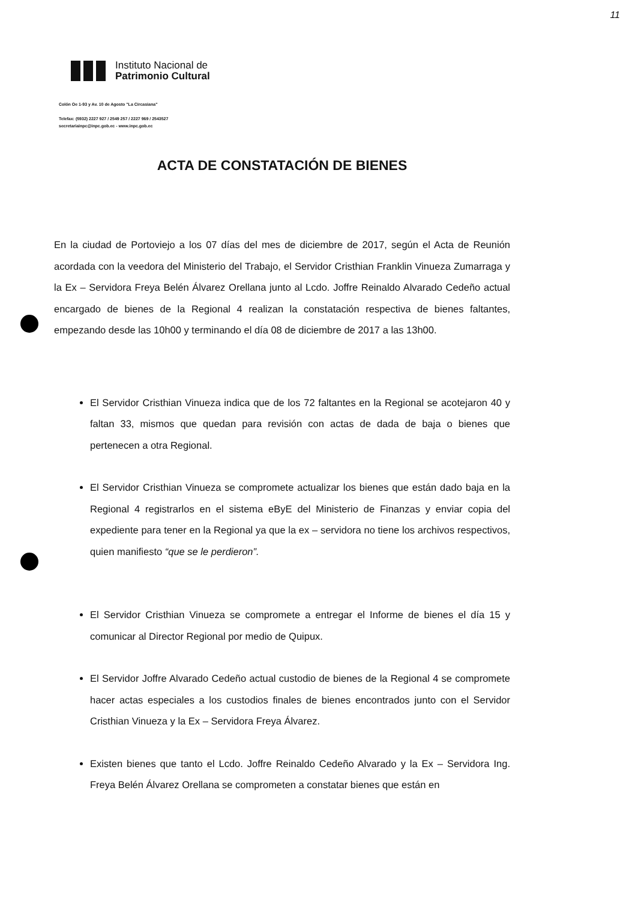11
Instituto Nacional de
Patrimonio Cultural
Colón Oe 1-93 y Av. 10 de Agosto "La Circasiana"
Telefax: (5932) 2227 927 / 2549 257 / 2227 969 / 2543527
secretariainpc@inpc.gob.ec - www.inpc.gob.ec
ACTA DE CONSTATACIÓN DE BIENES
En la ciudad de Portoviejo a los 07 días del mes de diciembre de 2017, según el Acta de Reunión acordada con la veedora del Ministerio del Trabajo, el Servidor Cristhian Franklin Vinueza Zumarraga y la Ex – Servidora Freya Belén Álvarez Orellana junto al Lcdo. Joffre Reinaldo Alvarado Cedeño actual encargado de bienes de la Regional 4 realizan la constatación respectiva de bienes faltantes, empezando desde las 10h00 y terminando el día 08 de diciembre de 2017 a las 13h00.
El Servidor Cristhian Vinueza indica que de los 72 faltantes en la Regional se acotejaron 40 y faltan 33, mismos que quedan para revisión con actas de dada de baja o bienes que pertenecen a otra Regional.
El Servidor Cristhian Vinueza se compromete actualizar los bienes que están dado baja en la Regional 4 registrarlos en el sistema eByE del Ministerio de Finanzas y enviar copia del expediente para tener en la Regional ya que la ex – servidora no tiene los archivos respectivos, quien manifiesto “que se le perdieron”.
El Servidor Cristhian Vinueza se compromete a entregar el Informe de bienes el día 15 y comunicar al Director Regional por medio de Quipux.
El Servidor Joffre Alvarado Cedeño actual custodio de bienes de la Regional 4 se compromete hacer actas especiales a los custodios finales de bienes encontrados junto con el Servidor Cristhian Vinueza y la Ex – Servidora Freya Álvarez.
Existen bienes que tanto el Lcdo. Joffre Reinaldo Cedeño Alvarado y la Ex – Servidora Ing. Freya Belén Álvarez Orellana se comprometen a constatar bienes que están en